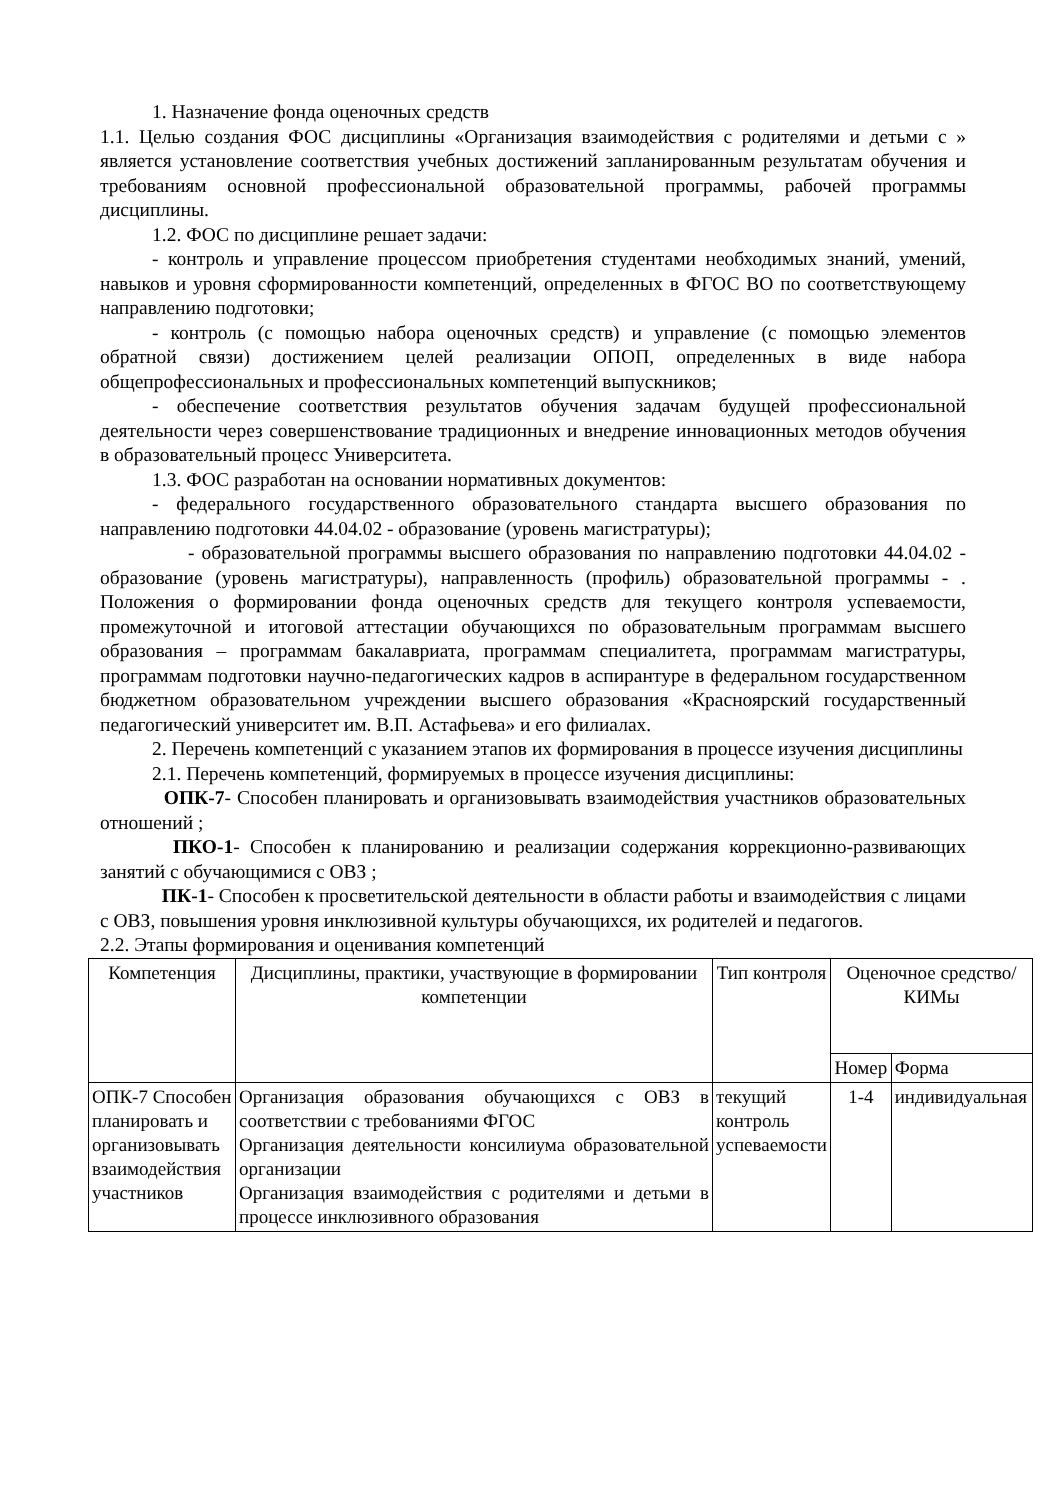1. Назначение фонда оценочных средств
1.1. Целью создания ФОС дисциплины «Организация взаимодействия с родителями и детьми с » является установление соответствия учебных достижений запланированным результатам обучения и требованиям основной профессиональной образовательной программы, рабочей программы дисциплины.
1.2. ФОС по дисциплине решает задачи:
- контроль и управление процессом приобретения студентами необходимых знаний, умений, навыков и уровня сформированности компетенций, определенных в ФГОС ВО по соответствующему направлению подготовки;
- контроль (с помощью набора оценочных средств) и управление (с помощью элементов обратной связи) достижением целей реализации ОПОП, определенных в виде набора общепрофессиональных и профессиональных компетенций выпускников;
- обеспечение соответствия результатов обучения задачам будущей профессиональной деятельности через совершенствование традиционных и внедрение инновационных методов обучения в образовательный процесс Университета.
1.3. ФОС разработан на основании нормативных документов:
- федерального государственного образовательного стандарта высшего образования по направлению подготовки 44.04.02 - образование (уровень магистратуры);
- образовательной программы высшего образования по направлению подготовки 44.04.02 - образование (уровень магистратуры), направленность (профиль) образовательной программы - . Положения о формировании фонда оценочных средств для текущего контроля успеваемости, промежуточной и итоговой аттестации обучающихся по образовательным программам высшего образования – программам бакалавриата, программам специалитета, программам магистратуры, программам подготовки научно-педагогических кадров в аспирантуре в федеральном государственном бюджетном образовательном учреждении высшего образования «Красноярский государственный педагогический университет им. В.П. Астафьева» и его филиалах.
2. Перечень компетенций с указанием этапов их формирования в процессе изучения дисциплины
2.1. Перечень компетенций, формируемых в процессе изучения дисциплины:
ОПК-7- Способен планировать и организовывать взаимодействия участников образовательных отношений ;
ПКО-1- Способен к планированию и реализации содержания коррекционно-развивающих занятий с обучающимися с ОВЗ ;
ПК-1- Способен к просветительской деятельности в области работы и взаимодействия с лицами с ОВЗ, повышения уровня инклюзивной культуры обучающихся, их родителей и педагогов.
2.2. Этапы формирования и оценивания компетенций
| Компетенция | Дисциплины, практики, участвующие в формировании компетенции | Тип контроля | Оценочное средство/ КИМы | |
| | | | Номер | Форма |
| ОПК-7 Способен планировать и организовывать взаимодействия участников | Организация образования обучающихся с ОВЗ в соответствии с требованиями ФГОС Организация деятельности консилиума образовательной организации Организация взаимодействия с родителями и детьми в процессе инклюзивного образования | текущий контроль успеваемости | 1-4 | индивидуальная |